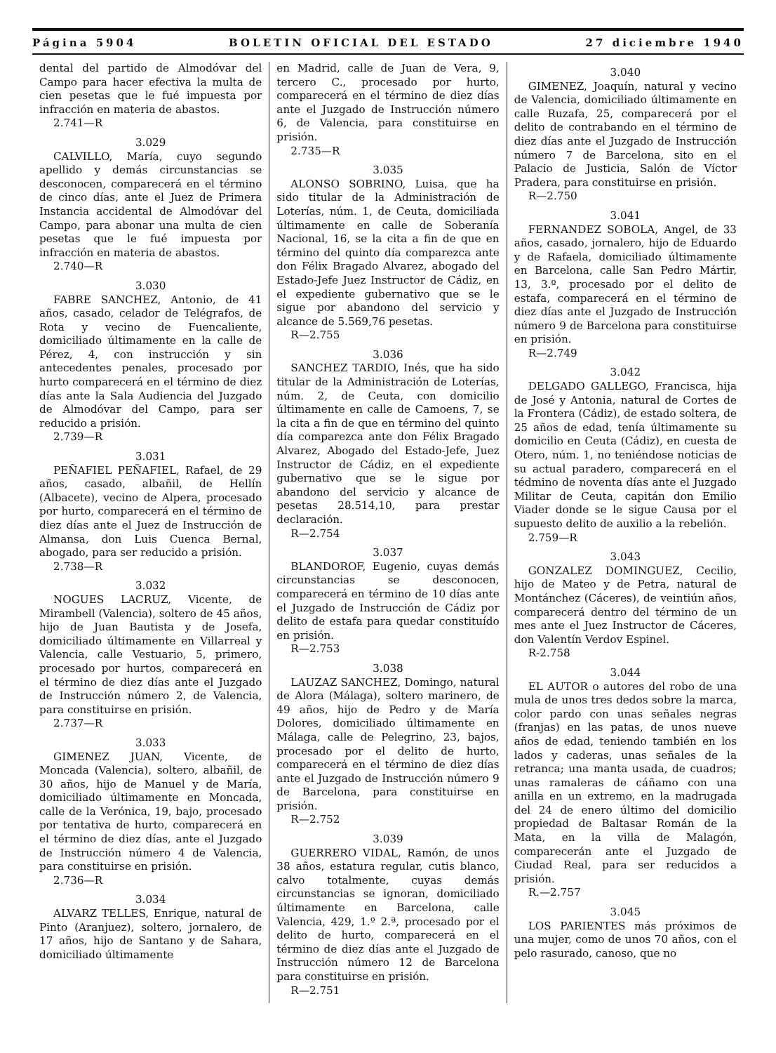Página 5904 BOLETIN OFICIAL DEL ESTADO 27 diciembre 1940
dental del partido de Almodóvar del Campo para hacer efectiva la multa de cien pesetas que le fué impuesta por infracción en materia de abastos.
2.741—R
3.029
CALVILLO, María, cuyo segundo apellido y demás circunstancias se desconocen, comparecerá en el término de cinco días, ante el Juez de Primera Instancia accidental de Almodóvar del Campo, para abonar una multa de cien pesetas que le fué impuesta por infracción en materia de abastos.
2.740—R
3.030
FABRE SANCHEZ, Antonio, de 41 años, casado, celador de Telégrafos, de Rota y vecino de Fuencaliente, domiciliado últimamente en la calle de Pérez, 4, con instrucción y sin antecedentes penales, procesado por hurto comparecerá en el término de diez días ante la Sala Audiencia del Juzgado de Almodóvar del Campo, para ser reducido a prisión.
2.739—R
3.031
PEÑAFIEL PEÑAFIEL, Rafael, de 29 años, casado, albañil, de Hellín (Albacete), vecino de Alpera, procesado por hurto, comparecerá en el término de diez días ante el Juez de Instrucción de Almansa, don Luis Cuenca Bernal, abogado, para ser reducido a prisión.
2.738—R
3.032
NOGUES LACRUZ, Vicente, de Mirambell (Valencia), soltero de 45 años, hijo de Juan Bautista y de Josefa, domiciliado últimamente en Villarreal y Valencia, calle Vestuario, 5, primero, procesado por hurtos, comparecerá en el término de diez días ante el Juzgado de Instrucción número 2, de Valencia, para constituirse en prisión.
2.737—R
3.033
GIMENEZ JUAN, Vicente, de Moncada (Valencia), soltero, albañil, de 30 años, hijo de Manuel y de María, domiciliado últimamente en Moncada, calle de la Verónica, 19, bajo, procesado por tentativa de hurto, comparecerá en el término de diez días, ante el Juzgado de Instrucción número 4 de Valencia, para constituirse en prisión.
2.736—R
3.034
ALVARZ TELLES, Enrique, natural de Pinto (Aranjuez), soltero, jornalero, de 17 años, hijo de Santano y de Sahara, domiciliado últimamente
en Madrid, calle de Juan de Vera, 9, tercero C., procesado por hurto, comparecerá en el término de diez días ante el Juzgado de Instrucción número 6, de Valencia, para constituirse en prisión.
2.735—R
3.035
ALONSO SOBRINO, Luisa, que ha sido titular de la Administración de Loterías, núm. 1, de Ceuta, domiciliada últimamente en calle de Soberanía Nacional, 16, se la cita a fin de que en término del quinto día comparezca ante don Félix Bragado Alvarez, abogado del Estado-Jefe Juez Instructor de Cádiz, en el expediente gubernativo que se le sigue por abandono del servicio y alcance de 5.569,76 pesetas.
R—2.755
3.036
SANCHEZ TARDIO, Inés, que ha sido titular de la Administración de Loterías, núm. 2, de Ceuta, con domicilio últimamente en calle de Camoens, 7, se la cita a fin de que en término del quinto día comparezca ante don Félix Bragado Alvarez, Abogado del Estado-Jefe, Juez Instructor de Cádiz, en el expediente gubernativo que se le sigue por abandono del servicio y alcance de pesetas 28.514,10, para prestar declaración.
R—2.754
3.037
BLANDOROF, Eugenio, cuyas demás circunstancias se desconocen, comparecerá en término de 10 días ante el Juzgado de Instrucción de Cádiz por delito de estafa para quedar constituído en prisión.
R—2.753
3.038
LAUZAZ SANCHEZ, Domingo, natural de Alora (Málaga), soltero marinero, de 49 años, hijo de Pedro y de María Dolores, domiciliado últimamente en Málaga, calle de Pelegrino, 23, bajos, procesado por el delito de hurto, comparecerá en el término de diez días ante el Juzgado de Instrucción número 9 de Barcelona, para constituirse en prisión.
R—2.752
3.039
GUERRERO VIDAL, Ramón, de unos 38 años, estatura regular, cutis blanco, calvo totalmente, cuyas demás circunstancias se ignoran, domiciliado últimamente en Barcelona, calle Valencia, 429, 1.º 2.ª, procesado por el delito de hurto, comparecerá en el término de diez días ante el Juzgado de Instrucción número 12 de Barcelona para constituirse en prisión.
R—2.751
3.040
GIMENEZ, Joaquín, natural y vecino de Valencia, domiciliado últimamente en calle Ruzafa, 25, comparecerá por el delito de contrabando en el término de diez días ante el Juzgado de Instrucción número 7 de Barcelona, sito en el Palacio de Justicia, Salón de Víctor Pradera, para constituirse en prisión.
R—2.750
3.041
FERNANDEZ SOBOLA, Angel, de 33 años, casado, jornalero, hijo de Eduardo y de Rafaela, domiciliado últimamente en Barcelona, calle San Pedro Mártir, 13, 3.º, procesado por el delito de estafa, comparecerá en el término de diez días ante el Juzgado de Instrucción número 9 de Barcelona para constituirse en prisión.
R—2.749
3.042
DELGADO GALLEGO, Francisca, hija de José y Antonia, natural de Cortes de la Frontera (Cádiz), de estado soltera, de 25 años de edad, tenía últimamente su domicilio en Ceuta (Cádiz), en cuesta de Otero, núm. 1, no teniéndose noticias de su actual paradero, comparecerá en el tédmino de noventa días ante el Juzgado Militar de Ceuta, capitán don Emilio Viader donde se le sigue Causa por el supuesto delito de auxilio a la rebelión.
2.759—R
3.043
GONZALEZ DOMINGUEZ, Cecilio, hijo de Mateo y de Petra, natural de Montánchez (Cáceres), de veintiún años, comparecerá dentro del término de un mes ante el Juez Instructor de Cáceres, don Valentín Verdov Espinel.
R-2.758
3.044
EL AUTOR o autores del robo de una mula de unos tres dedos sobre la marca, color pardo con unas señales negras (franjas) en las patas, de unos nueve años de edad, teniendo también en los lados y caderas, unas señales de la retranca; una manta usada, de cuadros; unas ramaleras de cáñamo con una anilla en un extremo, en la madrugada del 24 de enero último del domicilio propiedad de Baltasar Román de la Mata, en la villa de Malagón, comparecerán ante el Juzgado de Ciudad Real, para ser reducidos a prisión.
R.—2.757
3.045
LOS PARIENTES más próximos de una mujer, como de unos 70 años, con el pelo rasurado, canoso, que no